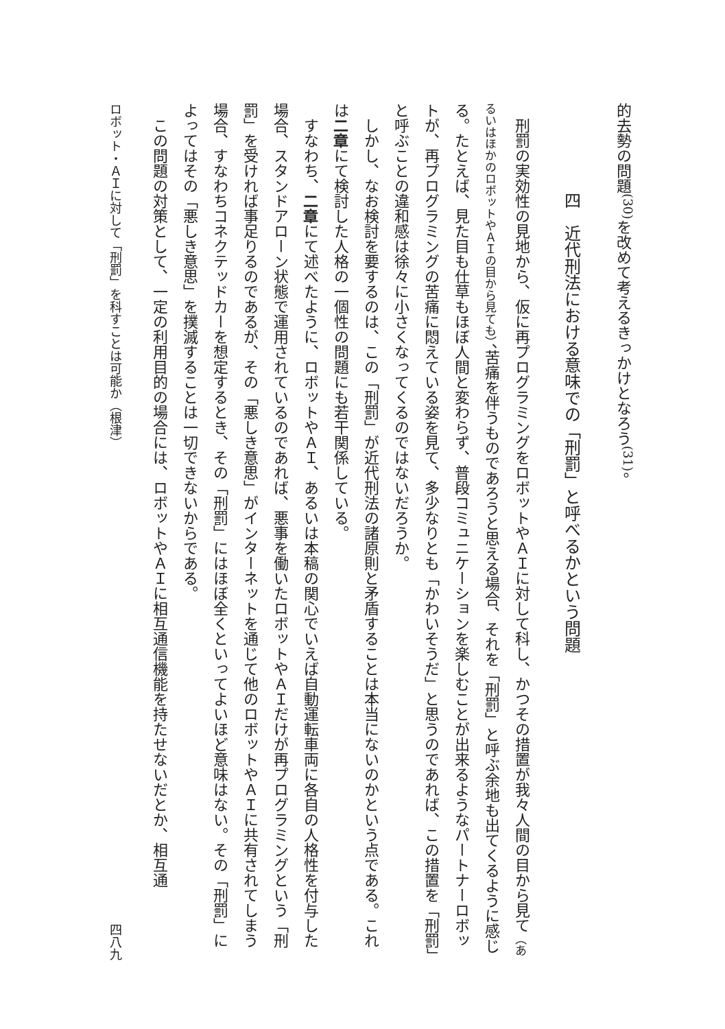的去勢の問題<sup>(30)</sup>を改めて考えるきっかけとなろう<sup>(31)</sup>。
四　近代刑法における意味での「刑罰」と呼べるかという問題
刑罰の実効性の見地から、仮に再プログラミングをロボットやＡＩに対して科し、かつその措置が我々人間の目から見て（あるいはほかのロボットやＡＩの目から見ても）、苦痛を伴うものであろうと思える場合、それを「刑罰」と呼ぶ余地も出てくるように感じる。たとえば、見た目も仕草もほぼ人間と変わらず、普段コミュニケーションを楽しむことが出来るようなパートナーロボットが、再プログラミングの苦痛に悶えている姿を見て、多少なりとも「かわいそうだ」と思うのであれば、この措置を「刑罰」と呼ぶことの違和感は徐々に小さくなってくるのではないだろうか。
しかし、なお検討を要するのは、この「刑罰」が近代刑法の諸原則と矛盾することは本当にないのかという点である。これは二章にて検討した人格の一個性の問題にも若干関係している。
すなわち、二章にて述べたように、ロボットやＡＩ、あるいは本稿の関心でいえば自動運転車両に各自の人格性を付与した場合、スタンドアローン状態で運用されているのであれば、悪事を働いたロボットやＡＩだけが再プログラミングという「刑罰」を受ければ事足りるのであるが、その「悪しき意思」がインターネットを通じて他のロボットやＡＩに共有されてしまう場合、すなわちコネクテッドカーを想定するとき、その「刑罰」にはほぼ全くといってよいほど意味はない。その「刑罰」によってはその「悪しき意思」を撲滅することは一切できないからである。
この問題の対策として、一定の利用目的の場合には、ロボットやＡＩに相互通信機能を持たせないだとか、相互通
ロボット・ＡＩに対して「刑罰」を科すことは可能か（根津） 四八九